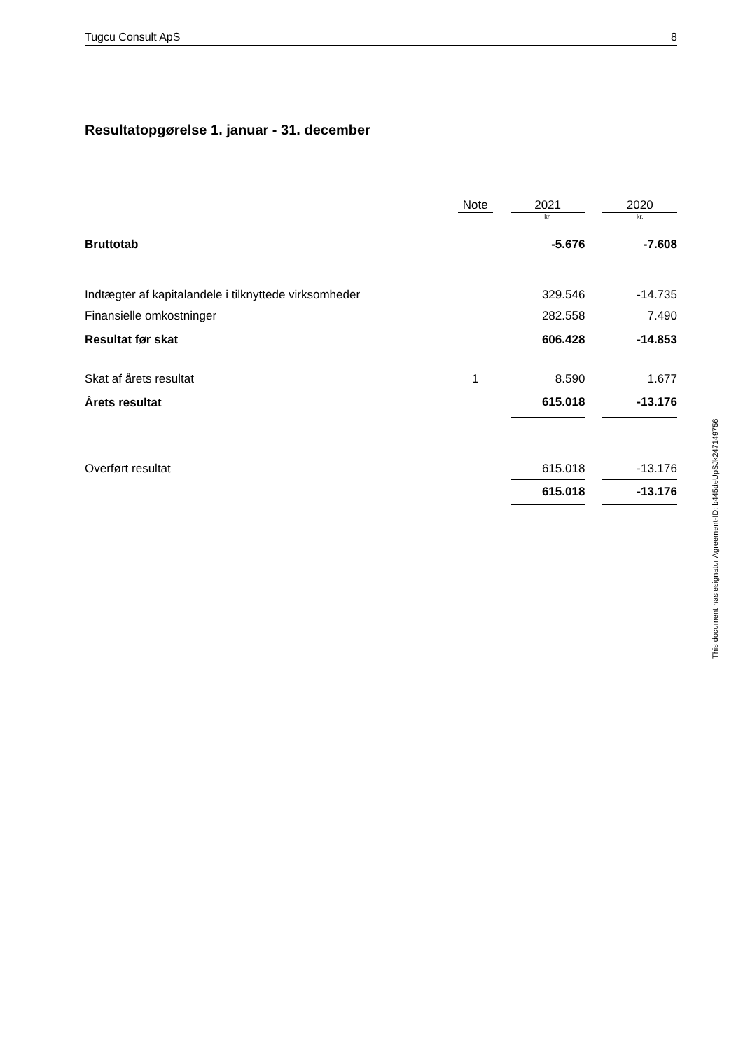Tugcu Consult ApS 8
Resultatopgørelse 1. januar - 31. december
| | Note | | 2021 | | 2020 |
| --- | --- | --- | --- | --- | --- |
| | | | kr. | | kr. |
| Bruttotab | | | -5.676 | | -7.608 |
| Indtægter af kapitalandele i tilknyttede virksomheder | | | 329.546 | | -14.735 |
| Finansielle omkostninger | | | 282.558 | | 7.490 |
| Resultat før skat | | | 606.428 | | -14.853 |
| Skat af årets resultat | 1 | | 8.590 | | 1.677 |
| Årets resultat | | | 615.018 | | -13.176 |
| Overført resultat | | | 615.018 | | -13.176 |
| | | | 615.018 | | -13.176 |
This document has esignatur Agreement-ID: b445deUpSJk247149756